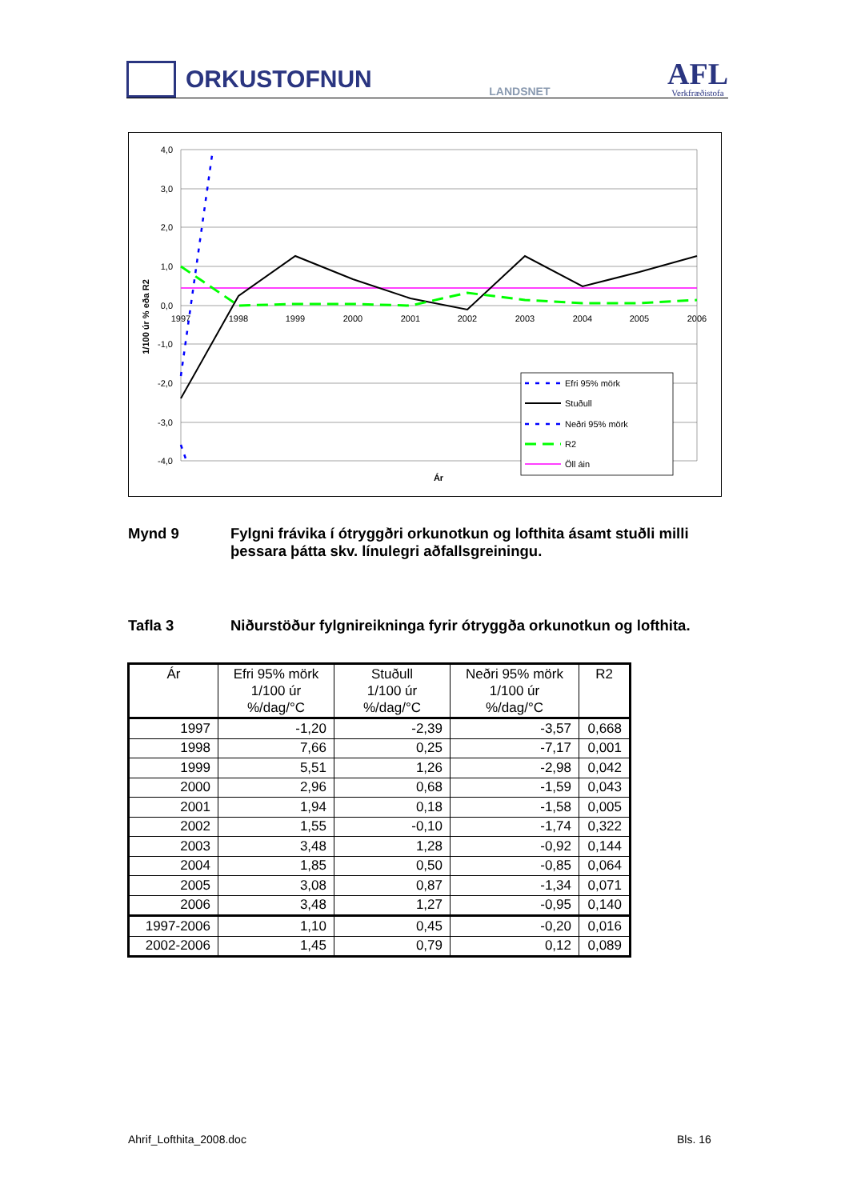ORKUSTOFNUN
LANDSNET
AFL
Verkfræðistofa
4,0
3,0
2,0
1,0
0,0
-1,0
-2,0
-3,0
-4,0
1997
1998
1999
2000
2001
2002
2003
2004
2005
2006
1/100 úr % eða R2
Ár
Efri 95% mörk
Stuðull
Neðri 95% mörk
R2
Öll áin
Mynd 9 Fylgni frávika í ótryggðri orkunotkun og lofthita ásamt stuðli milli þessara þátta skv. línulegri aðfallsgreiningu.
Tafla 3 Niðurstöður fylgnireikninga fyrir ótryggða orkunotkun og lofthita.
| Ár | Efri 95% mörk 1/100 úr %/dag/°C | Stuðull 1/100 úr %/dag/°C | Neðri 95% mörk 1/100 úr %/dag/°C | R2 |
| --- | --- | --- | --- | --- |
| 1997 | -1,20 | -2,39 | -3,57 | 0,668 |
| 1998 | 7,66 | 0,25 | -7,17 | 0,001 |
| 1999 | 5,51 | 1,26 | -2,98 | 0,042 |
| 2000 | 2,96 | 0,68 | -1,59 | 0,043 |
| 2001 | 1,94 | 0,18 | -1,58 | 0,005 |
| 2002 | 1,55 | -0,10 | -1,74 | 0,322 |
| 2003 | 3,48 | 1,28 | -0,92 | 0,144 |
| 2004 | 1,85 | 0,50 | -0,85 | 0,064 |
| 2005 | 3,08 | 0,87 | -1,34 | 0,071 |
| 2006 | 3,48 | 1,27 | -0,95 | 0,140 |
| 1997-2006 | 1,10 | 0,45 | -0,20 | 0,016 |
| 2002-2006 | 1,45 | 0,79 | 0,12 | 0,089 |
Ahrif_Lofthita_2008.doc Bls. 16